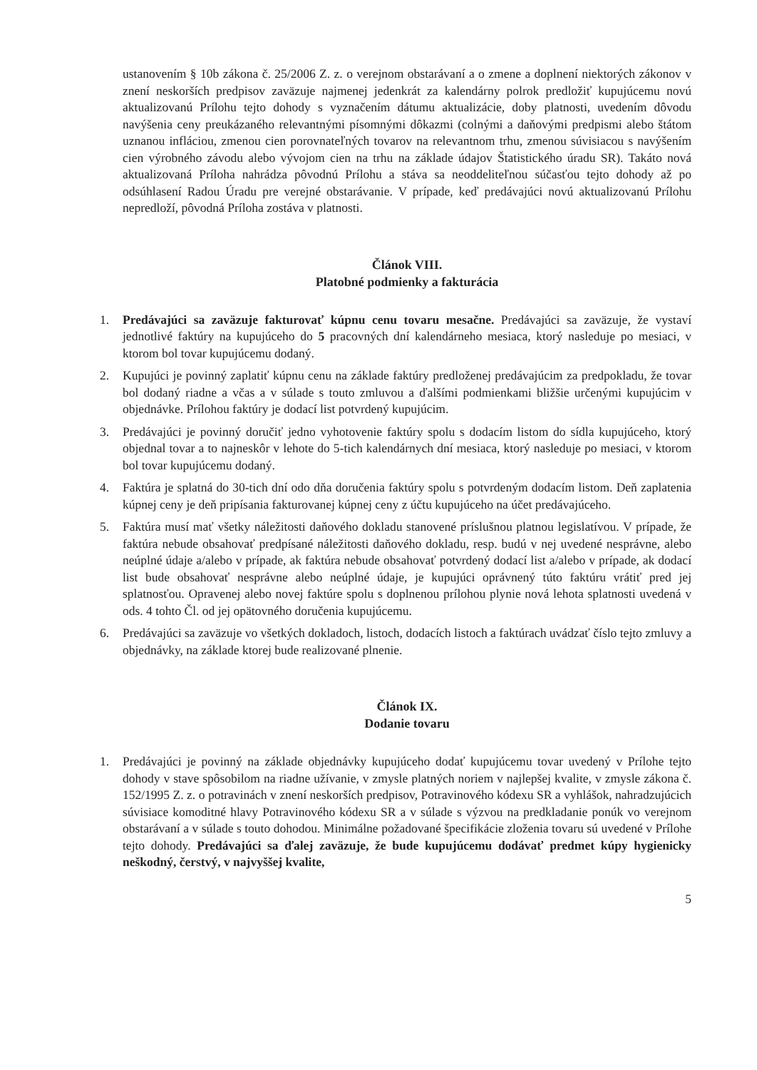ustanovením § 10b zákona č. 25/2006 Z. z. o verejnom obstarávaní a o zmene a doplnení niektorých zákonov v znení neskorších predpisov zaväzuje najmenej jedenkrát za kalendárny polrok predložiť kupujúcemu novú aktualizovanú Prílohu tejto dohody s vyznačením dátumu aktualizácie, doby platnosti, uvedením dôvodu navýšenia ceny preukázaného relevantnými písomnými dôkazmi (colnými a daňovými predpismi alebo štátom uznanou infláciou, zmenou cien porovnateľných tovarov na relevantnom trhu, zmenou súvisiacou s navýšením cien výrobného závodu alebo vývojom cien na trhu na základe údajov Štatistického úradu SR). Takáto nová aktualizovaná Príloha nahrádza pôvodnú Prílohu a stáva sa neoddeliteľnou súčasťou tejto dohody až po odsúhlasení Radou Úradu pre verejné obstarávanie. V prípade, keď predávajúci novú aktualizovanú Prílohu nepredloží, pôvodná Príloha zostáva v platnosti.
Článok VIII.
Platobné podmienky a fakturácia
1. Predávajúci sa zaväzuje fakturovať kúpnu cenu tovaru mesačne. Predávajúci sa zaväzuje, že vystaví jednotlivé faktúry na kupujúceho do 5 pracovných dní kalendárneho mesiaca, ktorý nasleduje po mesiaci, v ktorom bol tovar kupujúcemu dodaný.
2. Kupujúci je povinný zaplatiť kúpnu cenu na základe faktúry predloženej predávajúcim za predpokladu, že tovar bol dodaný riadne a včas a v súlade s touto zmluvou a ďalšími podmienkami bližšie určenými kupujúcim v objednávke. Prílohou faktúry je dodací list potvrdený kupujúcim.
3. Predávajúci je povinný doručiť jedno vyhotovenie faktúry spolu s dodacím listom do sídla kupujúceho, ktorý objednal tovar a to najneskôr v lehote do 5-tich kalendárnych dní mesiaca, ktorý nasleduje po mesiaci, v ktorom bol tovar kupujúcemu dodaný.
4. Faktúra je splatná do 30-tich dní odo dňa doručenia faktúry spolu s potvrdeným dodacím listom. Deň zaplatenia kúpnej ceny je deň pripísania fakturovanej kúpnej ceny z účtu kupujúceho na účet predávajúceho.
5. Faktúra musí mať všetky náležitosti daňového dokladu stanovené príslušnou platnou legislatívou. V prípade, že faktúra nebude obsahovať predpísané náležitosti daňového dokladu, resp. budú v nej uvedené nesprávne, alebo neúplné údaje a/alebo v prípade, ak faktúra nebude obsahovať potvrdený dodací list a/alebo v prípade, ak dodací list bude obsahovať nesprávne alebo neúplné údaje, je kupujúci oprávnený túto faktúru vrátiť pred jej splatnosťou. Opravenej alebo novej faktúre spolu s doplnenou prílohou plynie nová lehota splatnosti uvedená v ods. 4 tohto Čl. od jej opätovného doručenia kupujúcemu.
6. Predávajúci sa zaväzuje vo všetkých dokladoch, listoch, dodacích listoch a faktúrach uvádzať číslo tejto zmluvy a objednávky, na základe ktorej bude realizované plnenie.
Článok IX.
Dodanie tovaru
1. Predávajúci je povinný na základe objednávky kupujúceho dodať kupujúcemu tovar uvedený v Prílohe tejto dohody v stave spôsobilom na riadne užívanie, v zmysle platných noriem v najlepšej kvalite, v zmysle zákona č. 152/1995 Z. z. o potravinách v znení neskorších predpisov, Potravinového kódexu SR a vyhlášok, nahradzujúcich súvisiace komoditné hlavy Potravinového kódexu SR a v súlade s výzvou na predkladanie ponúk vo verejnom obstarávaní a v súlade s touto dohodou. Minimálne požadované špecifikácie zloženia tovaru sú uvedené v Prílohe tejto dohody. Predávajúci sa ďalej zaväzuje, že bude kupujúcemu dodávať predmet kúpy hygienicky neškodný, čerstvý, v najvyššej kvalite,
5